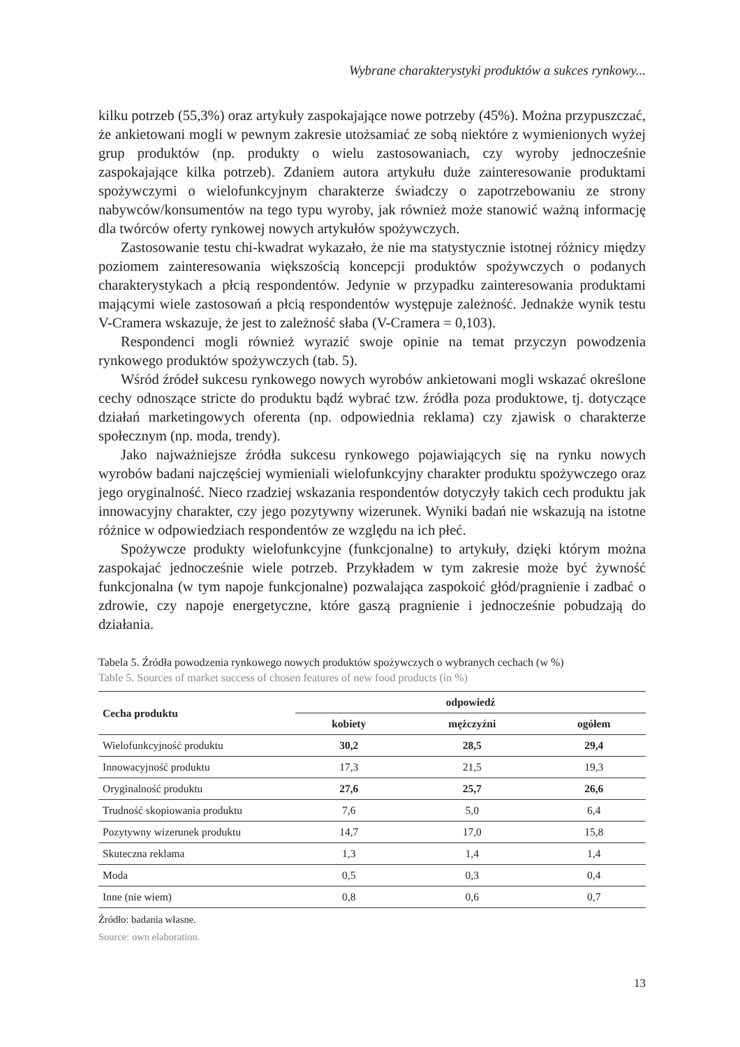Wybrane charakterystyki produktów a sukces rynkowy...
kilku potrzeb (55,3%) oraz artykuły zaspokajające nowe potrzeby (45%). Można przypuszczać, że ankietowani mogli w pewnym zakresie utożsamiać ze sobą niektóre z wymienionych wyżej grup produktów (np. produkty o wielu zastosowaniach, czy wyroby jednocześnie zaspokajające kilka potrzeb). Zdaniem autora artykułu duże zainteresowanie produktami spożywczymi o wielofunkcyjnym charakterze świadczy o zapotrzebowaniu ze strony nabywców/konsumentów na tego typu wyroby, jak również może stanowić ważną informację dla twórców oferty rynkowej nowych artykułów spożywczych.
Zastosowanie testu chi-kwadrat wykazało, że nie ma statystycznie istotnej różnicy między poziomem zainteresowania większością koncepcji produktów spożywczych o podanych charakterystykach a płcią respondentów. Jedynie w przypadku zainteresowania produktami mającymi wiele zastosowań a płcią respondentów występuje zależność. Jednakże wynik testu V-Cramera wskazuje, że jest to zależność słaba (V-Cramera = 0,103).
Respondenci mogli również wyrazić swoje opinie na temat przyczyn powodzenia rynkowego produktów spożywczych (tab. 5).
Wśród źródeł sukcesu rynkowego nowych wyrobów ankietowani mogli wskazać określone cechy odnoszące stricte do produktu bądź wybrać tzw. źródła poza produktowe, tj. dotyczące działań marketingowych oferenta (np. odpowiednia reklama) czy zjawisk o charakterze społecznym (np. moda, trendy).
Jako najważniejsze źródła sukcesu rynkowego pojawiających się na rynku nowych wyrobów badani najczęściej wymieniali wielofunkcyjny charakter produktu spożywczego oraz jego oryginalność. Nieco rzadziej wskazania respondentów dotyczyły takich cech produktu jak innowacyjny charakter, czy jego pozytywny wizerunek. Wyniki badań nie wskazują na istotne różnice w odpowiedziach respondentów ze względu na ich płeć.
Spożywcze produkty wielofunkcyjne (funkcjonalne) to artykuły, dzięki którym można zaspokajać jednocześnie wiele potrzeb. Przykładem w tym zakresie może być żywność funkcjonalna (w tym napoje funkcjonalne) pozwalająca zaspokoić głód/pragnienie i zadbać o zdrowie, czy napoje energetyczne, które gaszą pragnienie i jednocześnie pobudzają do działania.
Tabela 5. Źródła powodzenia rynkowego nowych produktów spożywczych o wybranych cechach (w %)
Table 5. Sources of market success of chosen features of new food products (in %)
| Cecha produktu | odpowiedź | | |
| --- | --- | --- | --- |
| | kobiety | mężczyźni | ogółem |
| Wielofunkcyjność produktu | 30,2 | 28,5 | 29,4 |
| Innowacyjność produktu | 17,3 | 21,5 | 19,3 |
| Oryginalność produktu | 27,6 | 25,7 | 26,6 |
| Trudność skopiowania produktu | 7,6 | 5,0 | 6,4 |
| Pozytywny wizerunek produktu | 14,7 | 17,0 | 15,8 |
| Skuteczna reklama | 1,3 | 1,4 | 1,4 |
| Moda | 0,5 | 0,3 | 0,4 |
| Inne (nie wiem) | 0,8 | 0,6 | 0,7 |
Źródło: badania własne.
Source: own elaboration.
13